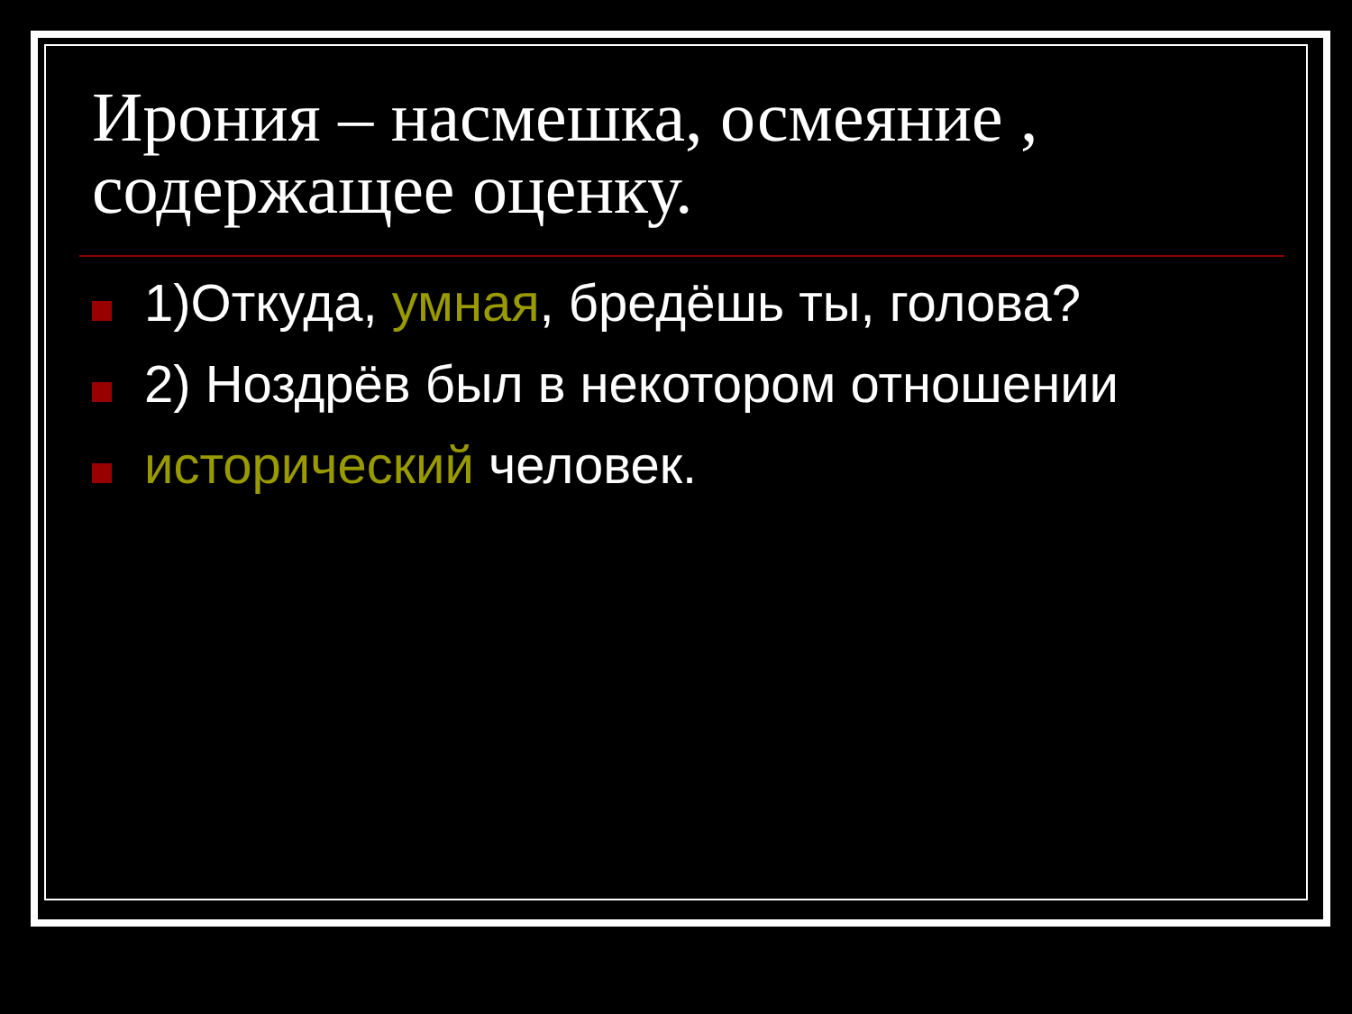Ирония – насмешка, осмеяние , содержащее оценку.
1)Откуда, умная, бредёшь ты, голова?
2) Ноздрёв был в некотором отношении
исторический человек.